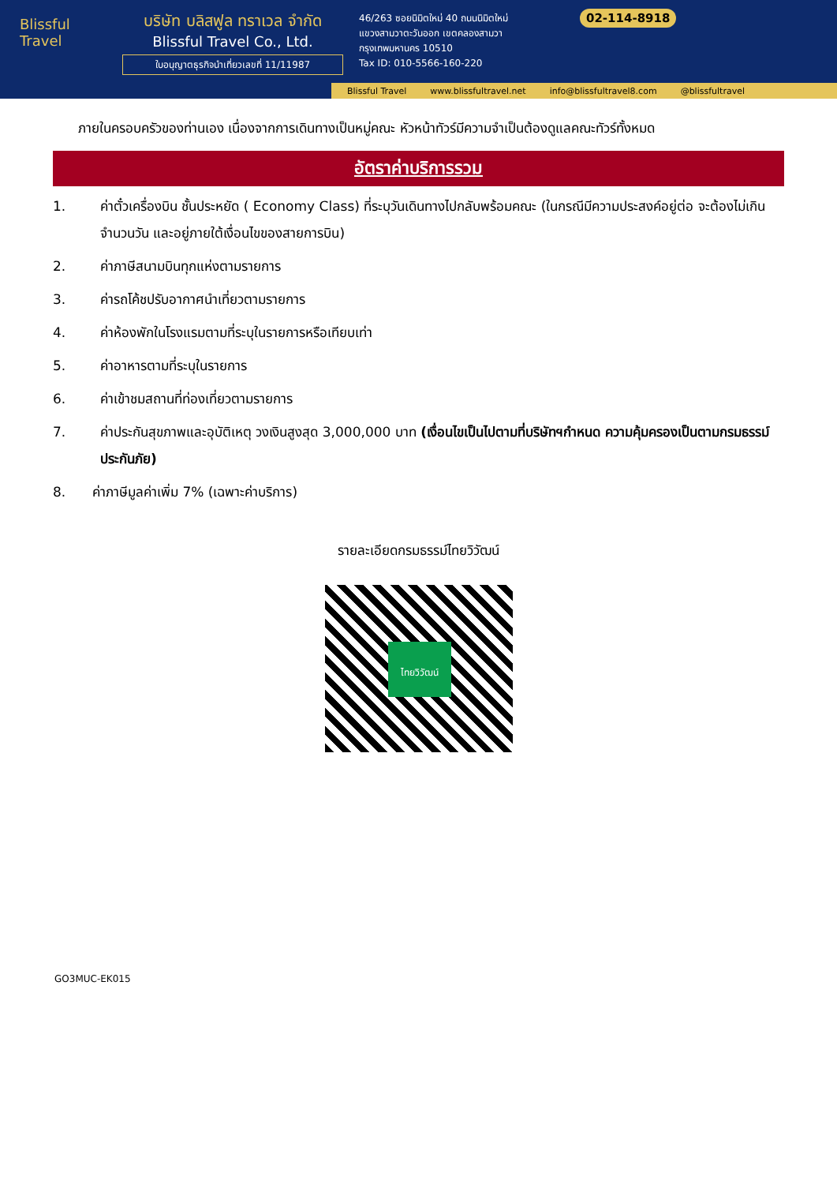Blissful Travel
บริษัท บลิสฟูล ทราเวล จำกัด
Blissful Travel Co., Ltd.
ใบอนุญาตธุรกิจนำเที่ยวเลขที่ 11/11987
46/263 ซอยนิมิตใหม่ 40 ถนนนิมิตใหม่
แขวงสามวาตะวันออก เขตคลองสามวา
กรุงเทพมหานคร 10510
Tax ID: 010-5566-160-220
02-114-8918
Blissful Travel www.blissfultravel.net info@blissfultravel8.com @blissfultravel
ภายในครอบครัวของท่านเอง เนื่องจากการเดินทางเป็นหมู่คณะ หัวหน้าทัวร์มีความจำเป็นต้องดูแลคณะทัวร์ทั้งหมด
อัตราค่าบริการรวม
1. ค่าตั๋วเครื่องบิน ชั้นประหยัด ( Economy Class) ที่ระบุวันเดินทางไปกลับพร้อมคณะ (ในกรณีมีความประสงค์อยู่ต่อ จะต้องไม่เกินจำนวนวัน และอยู่ภายใต้เงื่อนไขของสายการบิน)
2. ค่าภาษีสนามบินทุกแห่งตามรายการ
3. ค่ารถโค้ชปรับอากาศนำเที่ยวตามรายการ
4. ค่าห้องพักในโรงแรมตามที่ระบุในรายการหรือเทียบเท่า
5. ค่าอาหารตามที่ระบุในรายการ
6. ค่าเข้าชมสถานที่ท่องเที่ยวตามรายการ
7. ค่าประกันสุขภาพและอุบัติเหตุ วงเงินสูงสุด 3,000,000 บาท (เงื่อนไขเป็นไปตามที่บริษัทฯกำหนด ความคุ้มครองเป็นตามกรมธรรม์ประกันภัย)
8. ค่าภาษีมูลค่าเพิ่ม 7% (เฉพาะค่าบริการ)
รายละเอียดกรมธรรม์ไทยวิวัฒน์
ไทยวิวัฒน์
GO3MUC-EK015